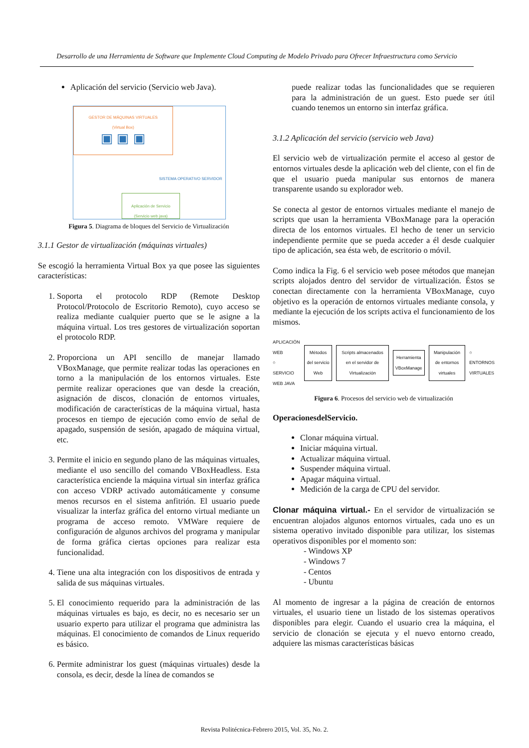Desarrollo de una Herramienta de Software que Implemente Cloud Computing de Modelo Privado para Ofrecer Infraestructura como Servicio
Aplicación del servicio (Servicio web Java).
GESTOR DE MÁQUINAS VIRTUALES
(Virtual Box)
▣ ▣ ▣
SISTEMA OPERATIVO SERVIDOR
Aplicación de Servicio
(Servicio web java)
Figura 5. Diagrama de bloques del Servicio de Virtualización
3.1.1 Gestor de virtualización (máquinas virtuales)
Se escogió la herramienta Virtual Box ya que posee las siguientes características:
1. Soporta el protocolo RDP (Remote Desktop Protocol/Protocolo de Escritorio Remoto), cuyo acceso se realiza mediante cualquier puerto que se le asigne a la máquina virtual. Los tres gestores de virtualización soportan el protocolo RDP.
2. Proporciona un API sencillo de manejar llamado VBoxManage, que permite realizar todas las operaciones en torno a la manipulación de los entornos virtuales. Este permite realizar operaciones que van desde la creación, asignación de discos, clonación de entornos virtuales, modificación de características de la máquina virtual, hasta procesos en tiempo de ejecución como envío de señal de apagado, suspensión de sesión, apagado de máquina virtual, etc.
3. Permite el inicio en segundo plano de las máquinas virtuales, mediante el uso sencillo del comando VBoxHeadless. Esta característica enciende la máquina virtual sin interfaz gráfica con acceso VDRP activado automáticamente y consume menos recursos en el sistema anfitrión. El usuario puede visualizar la interfaz gráfica del entorno virtual mediante un programa de acceso remoto. VMWare requiere de configuración de algunos archivos del programa y manipular de forma gráfica ciertas opciones para realizar esta funcionalidad.
4. Tiene una alta integración con los dispositivos de entrada y salida de sus máquinas virtuales.
5. El conocimiento requerido para la administración de las máquinas virtuales es bajo, es decir, no es necesario ser un usuario experto para utilizar el programa que administra las máquinas. El conocimiento de comandos de Linux requerido es básico.
6. Permite administrar los guest (máquinas virtuales) desde la consola, es decir, desde la línea de comandos se
puede realizar todas las funcionalidades que se requieren para la administración de un guest. Esto puede ser útil cuando tenemos un entorno sin interfaz gráfica.
3.1.2 Aplicación del servicio (servicio web Java)
El servicio web de virtualización permite el acceso al gestor de entornos virtuales desde la aplicación web del cliente, con el fin de que el usuario pueda manipular sus entornos de manera transparente usando su explorador web.
Se conecta al gestor de entornos virtuales mediante el manejo de scripts que usan la herramienta VBoxManage para la operación directa de los entornos virtuales. El hecho de tener un servicio independiente permite que se pueda acceder a él desde cualquier tipo de aplicación, sea ésta web, de escritorio o móvil.
Como indica la Fig. 6 el servicio web posee métodos que manejan scripts alojados dentro del servidor de virtualización. Éstos se conectan directamente con la herramienta VBoxManage, cuyo objetivo es la operación de entornos virtuales mediante consola, y mediante la ejecución de los scripts activa el funcionamiento de los mismos.
APLICACIÓN WEB
○
SERVICIO WEB JAVA
Métodos del servicio Web
Scripts almacenados en el servidor de Virtualización
Herramienta VBoxManage
Manipulación de entornos virtuales
○
ENTORNOS VIRTUALES
Figura 6. Procesos del servicio web de virtualización
OperacionesdelServicio.
Clonar máquina virtual.
Iniciar máquina virtual.
Actualizar máquina virtual.
Suspender máquina virtual.
Apagar máquina virtual.
Medición de la carga de CPU del servidor.
Clonar máquina virtual.- En el servidor de virtualización se encuentran alojados algunos entornos virtuales, cada uno es un sistema operativo invitado disponible para utilizar, los sistemas operativos disponibles por el momento son:
- Windows XP
- Windows 7
- Centos
- Ubuntu
Al momento de ingresar a la página de creación de entornos virtuales, el usuario tiene un listado de los sistemas operativos disponibles para elegir. Cuando el usuario crea la máquina, el servicio de clonación se ejecuta y el nuevo entorno creado, adquiere las mismas características básicas
Revista Politécnica-Febrero 2015, Vol. 35, No. 2.